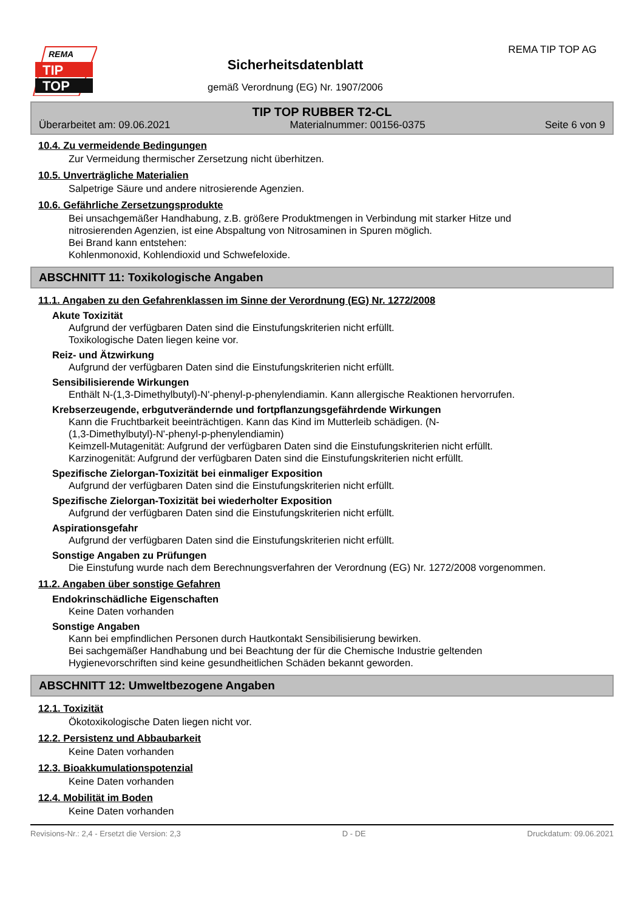REMA
TIP
TOP
Sicherheitsdatenblatt
gemäß Verordnung (EG) Nr. 1907/2006
REMA TIP TOP AG
TIP TOP RUBBER T2-CL
Überarbeitet am: 09.06.2021 Materialnummer: 00156-0375 Seite 6 von 9
10.4. Zu vermeidende Bedingungen
Zur Vermeidung thermischer Zersetzung nicht überhitzen.
10.5. Unverträgliche Materialien
Salpetrige Säure und andere nitrosierende Agenzien.
10.6. Gefährliche Zersetzungsprodukte
Bei unsachgemäßer Handhabung, z.B. größere Produktmengen in Verbindung mit starker Hitze und
nitrosierenden Agenzien, ist eine Abspaltung von Nitrosaminen in Spuren möglich.
Bei Brand kann entstehen:
Kohlenmonoxid, Kohlendioxid und Schwefeloxide.
ABSCHNITT 11: Toxikologische Angaben
11.1. Angaben zu den Gefahrenklassen im Sinne der Verordnung (EG) Nr. 1272/2008
Akute Toxizität
Aufgrund der verfügbaren Daten sind die Einstufungskriterien nicht erfüllt.
Toxikologische Daten liegen keine vor.
Reiz- und Ätzwirkung
Aufgrund der verfügbaren Daten sind die Einstufungskriterien nicht erfüllt.
Sensibilisierende Wirkungen
Enthält N-(1,3-Dimethylbutyl)-N'-phenyl-p-phenylendiamin. Kann allergische Reaktionen hervorrufen.
Krebserzeugende, erbgutverändernde und fortpflanzungsgefährdende Wirkungen
Kann die Fruchtbarkeit beeinträchtigen. Kann das Kind im Mutterleib schädigen. (N-
(1,3-Dimethylbutyl)-N'-phenyl-p-phenylendiamin)
Keimzell-Mutagenität: Aufgrund der verfügbaren Daten sind die Einstufungskriterien nicht erfüllt.
Karzinogenität: Aufgrund der verfügbaren Daten sind die Einstufungskriterien nicht erfüllt.
Spezifische Zielorgan-Toxizität bei einmaliger Exposition
Aufgrund der verfügbaren Daten sind die Einstufungskriterien nicht erfüllt.
Spezifische Zielorgan-Toxizität bei wiederholter Exposition
Aufgrund der verfügbaren Daten sind die Einstufungskriterien nicht erfüllt.
Aspirationsgefahr
Aufgrund der verfügbaren Daten sind die Einstufungskriterien nicht erfüllt.
Sonstige Angaben zu Prüfungen
Die Einstufung wurde nach dem Berechnungsverfahren der Verordnung (EG) Nr. 1272/2008 vorgenommen.
11.2. Angaben über sonstige Gefahren
Endokrinschädliche Eigenschaften
Keine Daten vorhanden
Sonstige Angaben
Kann bei empfindlichen Personen durch Hautkontakt Sensibilisierung bewirken.
Bei sachgemäßer Handhabung und bei Beachtung der für die Chemische Industrie geltenden
Hygienevorschriften sind keine gesundheitlichen Schäden bekannt geworden.
ABSCHNITT 12: Umweltbezogene Angaben
12.1. Toxizität
Ökotoxikologische Daten liegen nicht vor.
12.2. Persistenz und Abbaubarkeit
Keine Daten vorhanden
12.3. Bioakkumulationspotenzial
Keine Daten vorhanden
12.4. Mobilität im Boden
Keine Daten vorhanden
Revisions-Nr.: 2,4 - Ersetzt die Version: 2,3 D - DE Druckdatum: 09.06.2021